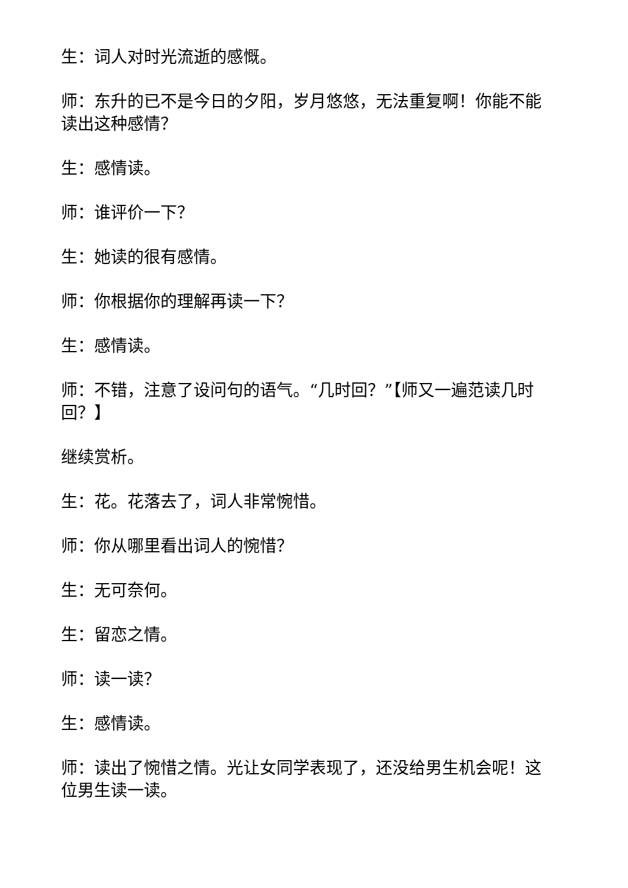生：词人对时光流逝的感慨。
师：东升的已不是今日的夕阳，岁月悠悠，无法重复啊！你能不能读出这种感情？
生：感情读。
师：谁评价一下？
生：她读的很有感情。
师：你根据你的理解再读一下？
生：感情读。
师：不错，注意了设问句的语气。“几时回？”【师又一遍范读几时回？】
继续赏析。
生：花。花落去了，词人非常惋惜。
师：你从哪里看出词人的惋惜？
生：无可奈何。
生：留恋之情。
师：读一读？
生：感情读。
师：读出了惋惜之情。光让女同学表现了，还没给男生机会呢！这位男生读一读。